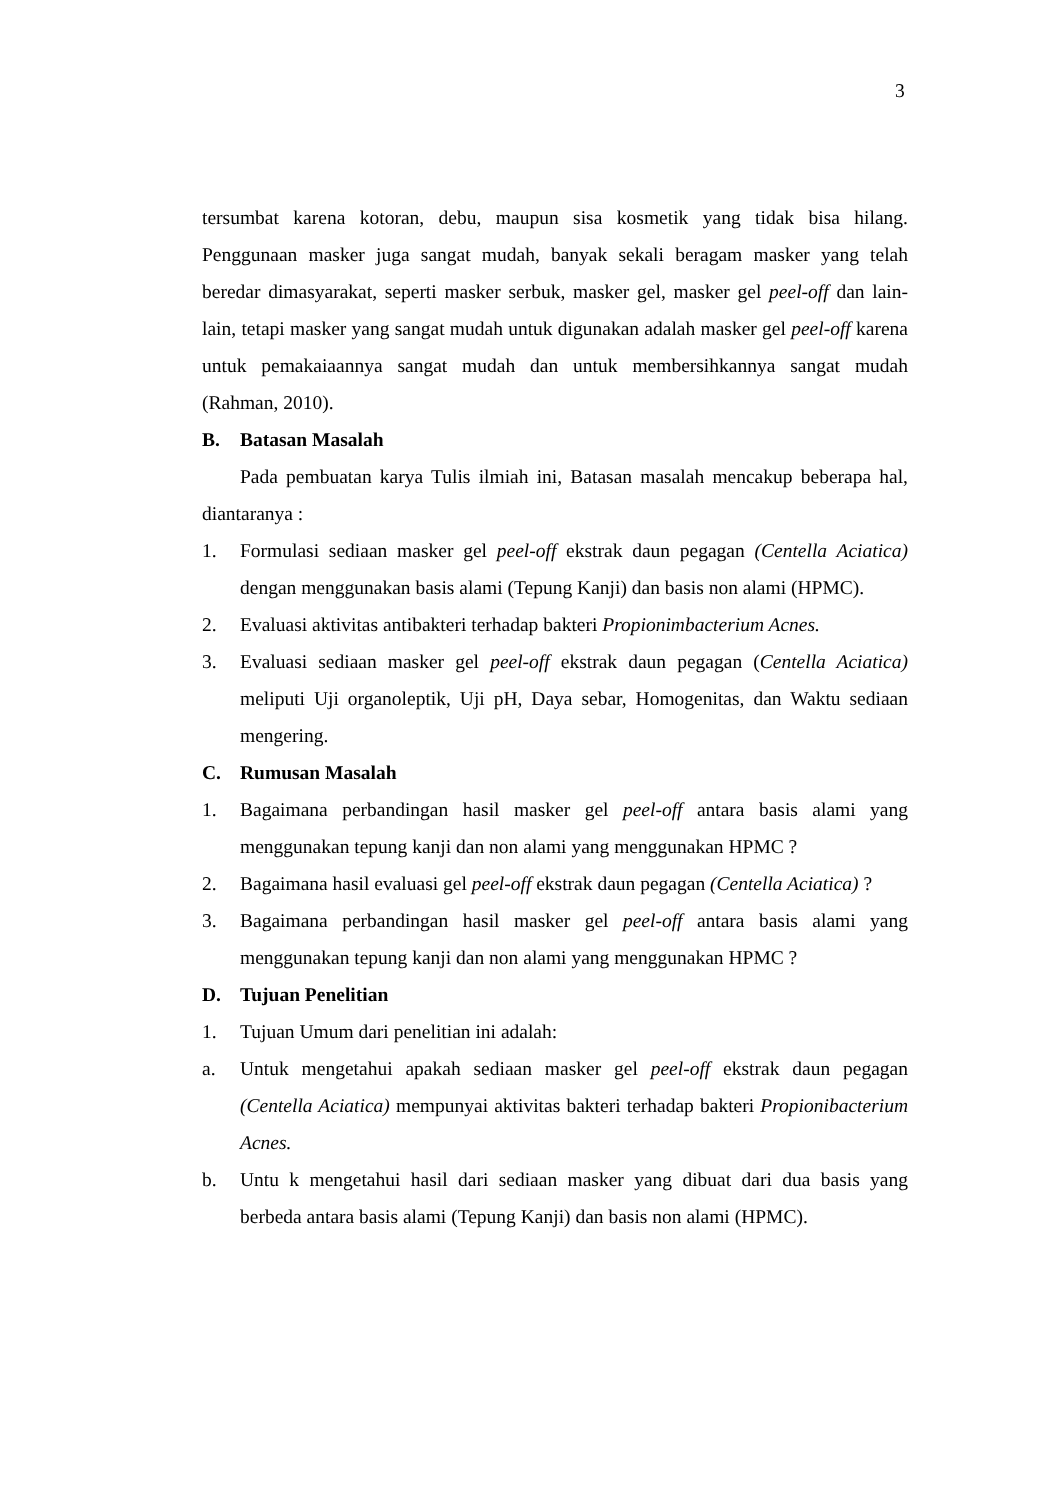3
tersumbat karena kotoran, debu, maupun sisa kosmetik yang tidak bisa hilang. Penggunaan masker juga sangat mudah, banyak sekali beragam masker yang telah beredar dimasyarakat, seperti masker serbuk, masker gel, masker gel peel-off dan lain-lain, tetapi masker yang sangat mudah untuk digunakan adalah masker gel peel-off karena untuk pemakaiaannya sangat mudah dan untuk membersihkannya sangat mudah (Rahman, 2010).
B. Batasan Masalah
Pada pembuatan karya Tulis ilmiah ini, Batasan masalah mencakup beberapa hal, diantaranya :
1. Formulasi sediaan masker gel peel-off ekstrak daun pegagan (Centella Aciatica) dengan menggunakan basis alami (Tepung Kanji) dan basis non alami (HPMC).
2. Evaluasi aktivitas antibakteri terhadap bakteri Propionimbacterium Acnes.
3. Evaluasi sediaan masker gel peel-off ekstrak daun pegagan (Centella Aciatica) meliputi Uji organoleptik, Uji pH, Daya sebar, Homogenitas, dan Waktu sediaan mengering.
C. Rumusan Masalah
1. Bagaimana perbandingan hasil masker gel peel-off antara basis alami yang menggunakan tepung kanji dan non alami yang menggunakan HPMC ?
2. Bagaimana hasil evaluasi gel peel-off ekstrak daun pegagan (Centella Aciatica) ?
3. Bagaimana perbandingan hasil masker gel peel-off antara basis alami yang menggunakan tepung kanji dan non alami yang menggunakan HPMC ?
D. Tujuan Penelitian
1. Tujuan Umum dari penelitian ini adalah:
a. Untuk mengetahui apakah sediaan masker gel peel-off ekstrak daun pegagan (Centella Aciatica) mempunyai aktivitas bakteri terhadap bakteri Propionibacterium Acnes.
b. Untu k mengetahui hasil dari sediaan masker yang dibuat dari dua basis yang berbeda antara basis alami (Tepung Kanji) dan basis non alami (HPMC).